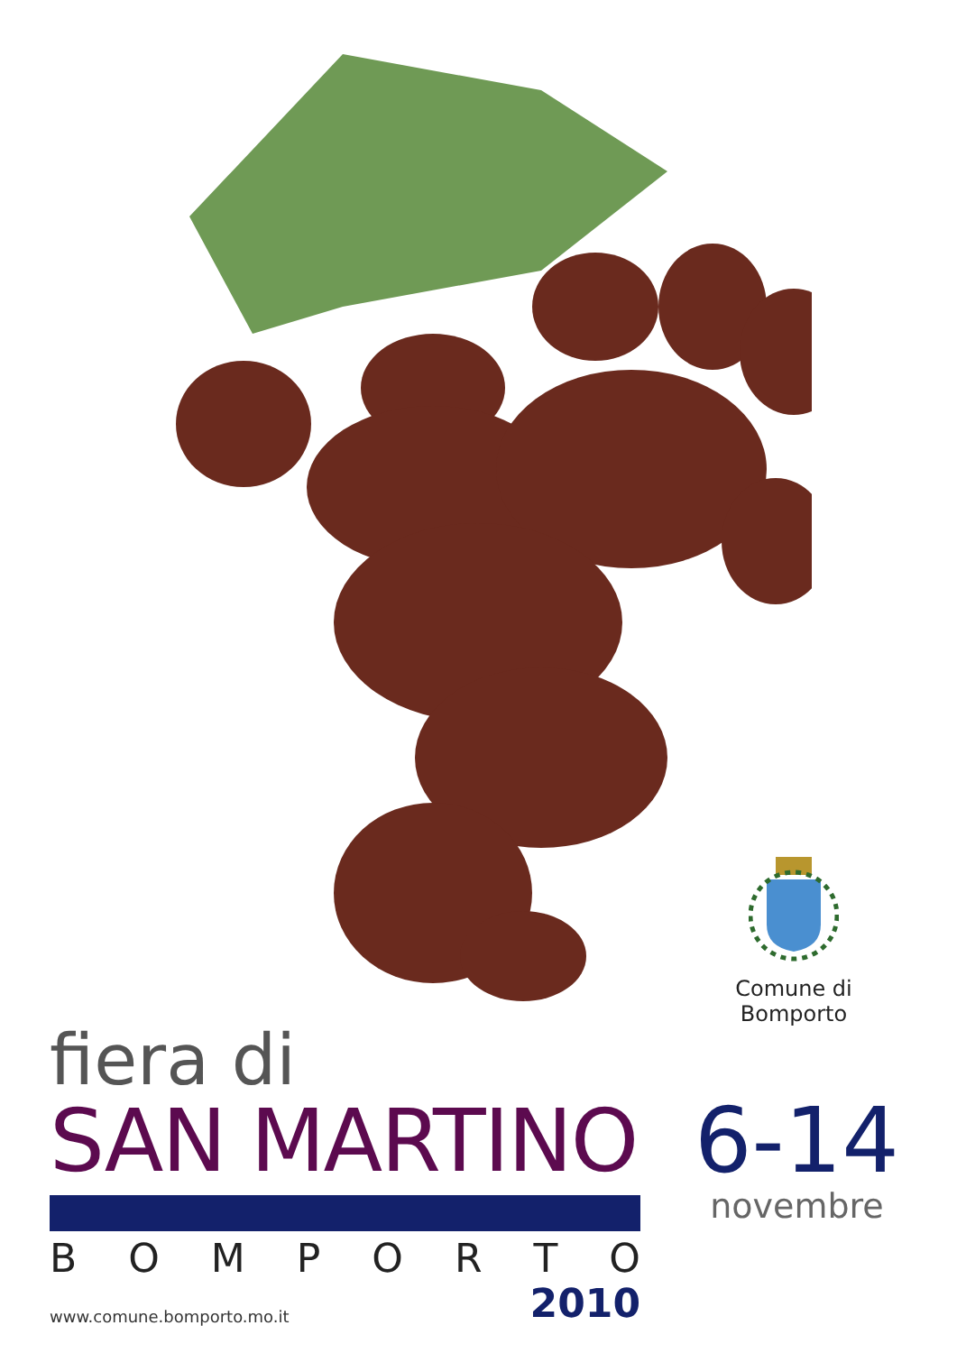Comune di Bomporto
fiera di
SAN MARTINO
B O M P O R T O
www.comune.bomporto.mo.it 2010
6-14
novembre